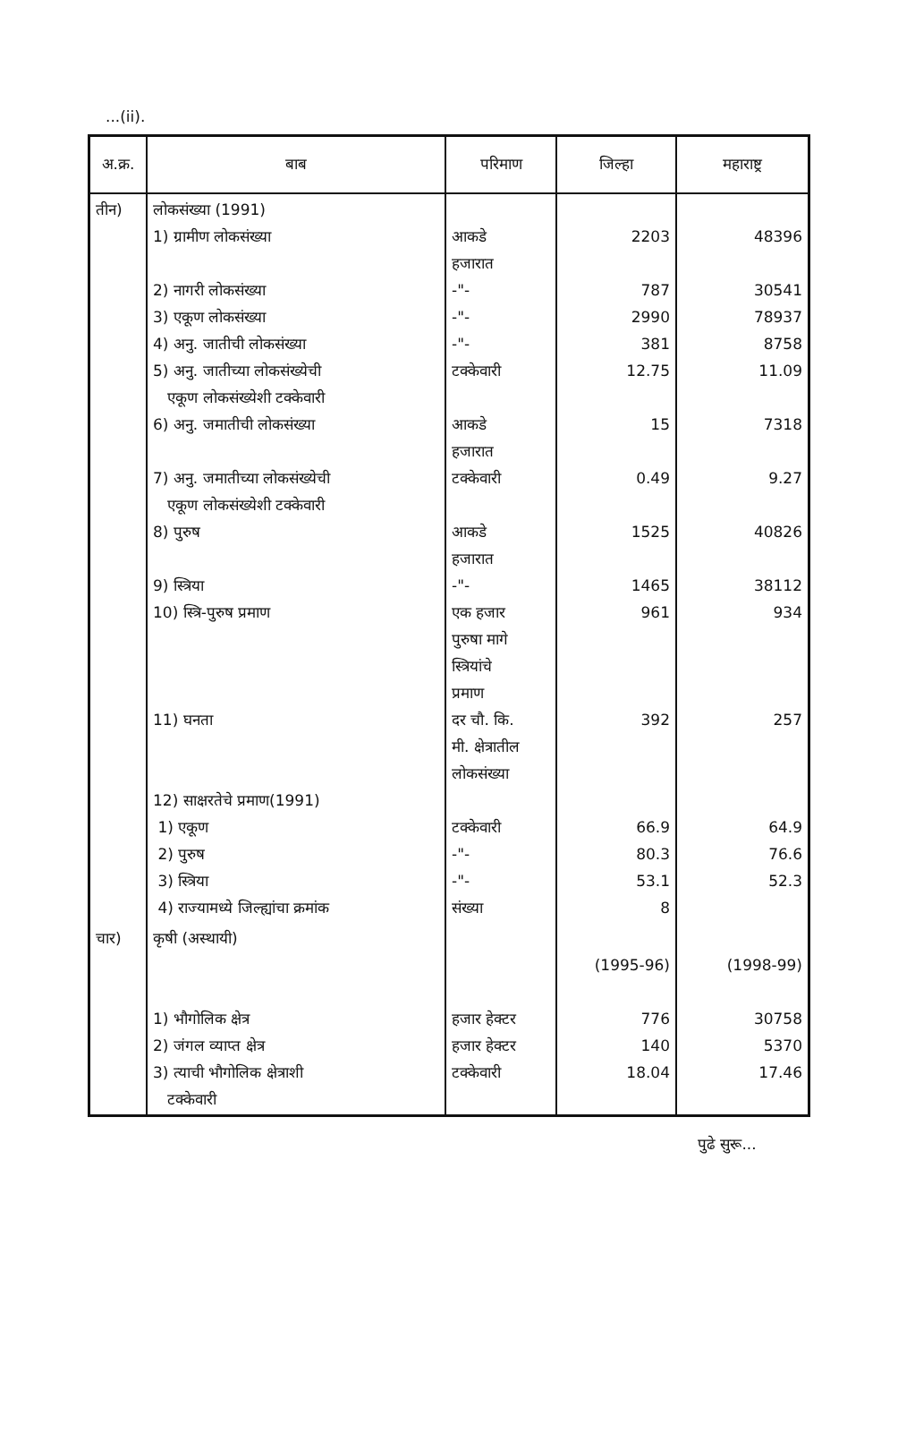...(ii).
| अ.क्र. | बाब | परिमाण | जिल्हा | महाराष्ट्र |
| --- | --- | --- | --- | --- |
| तीन) | लोकसंख्या (1991) 1) ग्रामीण लोकसंख्या 2) नागरी लोकसंख्या 3) एकूण लोकसंख्या 4) अनु. जातीची लोकसंख्या 5) अनु. जातीच्या लोकसंख्येची एकूण लोकसंख्येशी टक्केवारी 6) अनु. जमातीची लोकसंख्या 7) अनु. जमातीच्या लोकसंख्येची एकूण लोकसंख्येशी टक्केवारी 8) पुरुष 9) स्त्रिया 10) स्त्रि-पुरुष प्रमाण 11) घनता 12) साक्षरतेचे प्रमाण(1991) 1) एकूण 2) पुरुष 3) स्त्रिया 4) राज्यामध्ये जिल्ह्यांचा क्रमांक | आकडे हजारात -"- -"- -"- टक्केवारी आकडे हजारात टक्केवारी आकडे हजारात -"- एक हजार पुरुषा मागे स्त्रियांचे प्रमाण दर चौ. कि. मी. क्षेत्रातील लोकसंख्या टक्केवारी -"- -"- संख्या | 2203 787 2990 381 12.75 15 0.49 1525 1465 961 392 66.9 80.3 53.1 8 | 48396 30541 78937 8758 11.09 7318 9.27 40826 38112 934 257 64.9 76.6 52.3 |
| चार) | कृषी (अस्थायी) 1) भौगोलिक क्षेत्र 2) जंगल व्याप्त क्षेत्र 3) त्याची भौगोलिक क्षेत्राशी टक्केवारी | हजार हेक्टर हजार हेक्टर टक्केवारी | (1995-96) 776 140 18.04 | (1998-99) 30758 5370 17.46 |
पुढे सुरू...